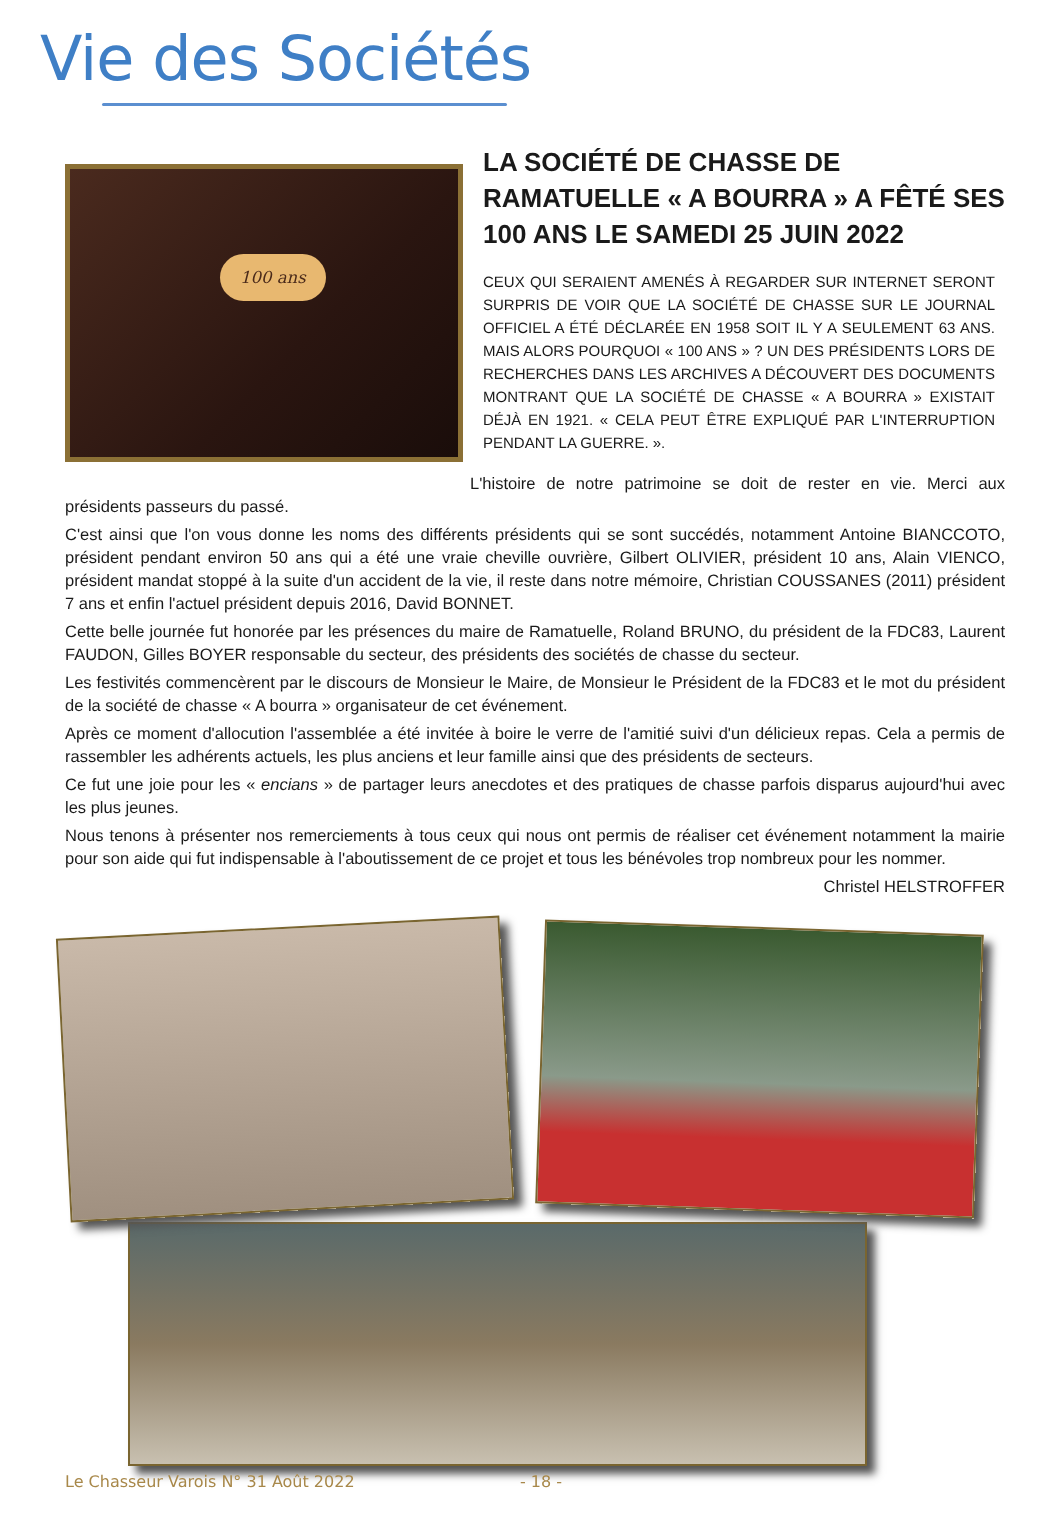Vie des Sociétés
100 ans
LA SOCIÉTÉ DE CHASSE DE RAMATUELLE « A BOURRA » A FÊTÉ SES 100 ANS LE SAMEDI 25 JUIN 2022
CEUX QUI SERAIENT AMENÉS À REGARDER SUR INTERNET SERONT SURPRIS DE VOIR QUE LA SOCIÉTÉ DE CHASSE SUR LE JOURNAL OFFICIEL A ÉTÉ DÉCLARÉE EN 1958 SOIT IL Y A SEULEMENT 63 ANS. MAIS ALORS POURQUOI « 100 ANS » ? UN DES PRÉSIDENTS LORS DE RECHERCHES DANS LES ARCHIVES A DÉCOUVERT DES DOCUMENTS MONTRANT QUE LA SOCIÉTÉ DE CHASSE « A BOURRA » EXISTAIT DÉJÀ EN 1921. « CELA PEUT ÊTRE EXPLIQUÉ PAR L'INTERRUPTION PENDANT LA GUERRE. ».
L'histoire de notre patrimoine se doit de rester en vie. Merci aux présidents passeurs du passé.
C'est ainsi que l'on vous donne les noms des différents présidents qui se sont succédés, notamment Antoine BIANCCOTO, président pendant environ 50 ans qui a été une vraie cheville ouvrière, Gilbert OLIVIER, président 10 ans, Alain VIENCO, président mandat stoppé à la suite d'un accident de la vie, il reste dans notre mémoire, Christian COUSSANES (2011) président 7 ans et enfin l'actuel président depuis 2016, David BONNET.
Cette belle journée fut honorée par les présences du maire de Ramatuelle, Roland BRUNO, du président de la FDC83, Laurent FAUDON, Gilles BOYER responsable du secteur, des présidents des sociétés de chasse du secteur.
Les festivités commencèrent par le discours de Monsieur le Maire, de Monsieur le Président de la FDC83 et le mot du président de la société de chasse « A bourra » organisateur de cet événement.
Après ce moment d'allocution l'assemblée a été invitée à boire le verre de l'amitié suivi d'un délicieux repas. Cela a permis de rassembler les adhérents actuels, les plus anciens et leur famille ainsi que des présidents de secteurs.
Ce fut une joie pour les « encians » de partager leurs anecdotes et des pratiques de chasse parfois disparus aujourd'hui avec les plus jeunes.
Nous tenons à présenter nos remerciements à tous ceux qui nous ont permis de réaliser cet événement notamment la mairie pour son aide qui fut indispensable à l'aboutissement de ce projet et tous les bénévoles trop nombreux pour les nommer.
Christel HELSTROFFER
Le Chasseur Varois N° 31 Août 2022 - 18 -